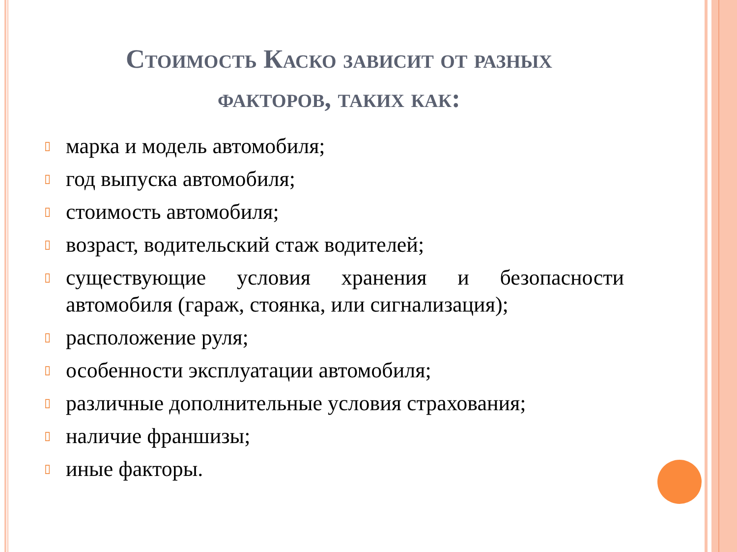Стоимость Каско зависит от разных факторов, таких как:
▯ марка и модель автомобиля;
▯ год выпуска автомобиля;
▯ стоимость автомобиля;
▯ возраст, водительский стаж водителей;
▯ существующие условия хранения и безопасности автомобиля (гараж, стоянка, или сигнализация);
▯ расположение руля;
▯ особенности эксплуатации автомобиля;
▯ различные дополнительные условия страхования;
▯ наличие франшизы;
▯ иные факторы.